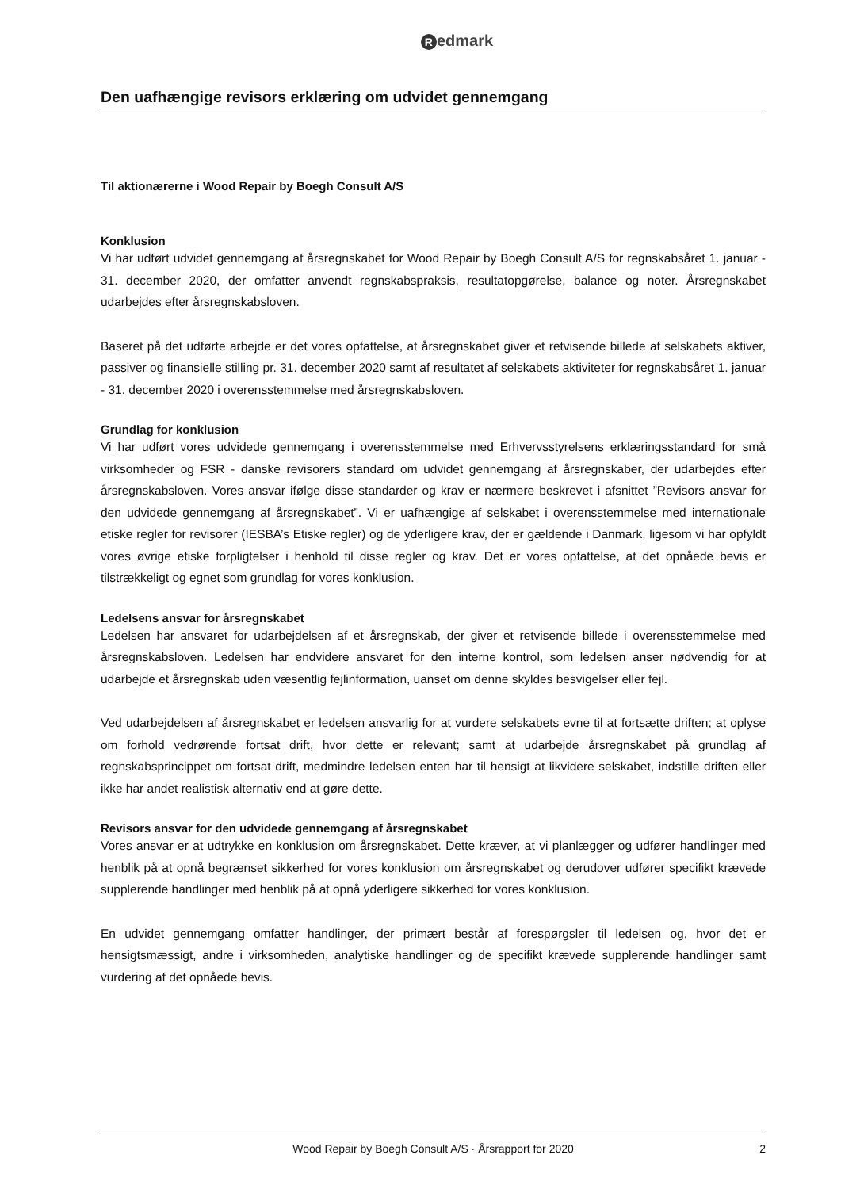Redmark
Den uafhængige revisors erklæring om udvidet gennemgang
Til aktionærerne i Wood Repair by Boegh Consult A/S
Konklusion
Vi har udført udvidet gennemgang af årsregnskabet for Wood Repair by Boegh Consult A/S for regnskabsåret 1. januar - 31. december 2020, der omfatter anvendt regnskabspraksis, resultatopgørelse, balance og noter. Årsregnskabet udarbejdes efter årsregnskabsloven.
Baseret på det udførte arbejde er det vores opfattelse, at årsregnskabet giver et retvisende billede af selskabets aktiver, passiver og finansielle stilling pr. 31. december 2020 samt af resultatet af selskabets aktiviteter for regnskabsåret 1. januar - 31. december 2020 i overensstemmelse med årsregnskabsloven.
Grundlag for konklusion
Vi har udført vores udvidede gennemgang i overensstemmelse med Erhvervsstyrelsens erklæringsstandard for små virksomheder og FSR - danske revisorers standard om udvidet gennemgang af årsregnskaber, der udarbejdes efter årsregnskabsloven. Vores ansvar ifølge disse standarder og krav er nærmere beskrevet i afsnittet ”Revisors ansvar for den udvidede gennemgang af årsregnskabet”. Vi er uafhængige af selskabet i overensstemmelse med internationale etiske regler for revisorer (IESBA’s Etiske regler) og de yderligere krav, der er gældende i Danmark, ligesom vi har opfyldt vores øvrige etiske forpligtelser i henhold til disse regler og krav. Det er vores opfattelse, at det opnåede bevis er tilstrækkeligt og egnet som grundlag for vores konklusion.
Ledelsens ansvar for årsregnskabet
Ledelsen har ansvaret for udarbejdelsen af et årsregnskab, der giver et retvisende billede i overensstemmelse med årsregnskabsloven. Ledelsen har endvidere ansvaret for den interne kontrol, som ledelsen anser nødvendig for at udarbejde et årsregnskab uden væsentlig fejlinformation, uanset om denne skyldes besvigelser eller fejl.
Ved udarbejdelsen af årsregnskabet er ledelsen ansvarlig for at vurdere selskabets evne til at fortsætte driften; at oplyse om forhold vedrørende fortsat drift, hvor dette er relevant; samt at udarbejde årsregnskabet på grundlag af regnskabsprincippet om fortsat drift, medmindre ledelsen enten har til hensigt at likvidere selskabet, indstille driften eller ikke har andet realistisk alternativ end at gøre dette.
Revisors ansvar for den udvidede gennemgang af årsregnskabet
Vores ansvar er at udtrykke en konklusion om årsregnskabet. Dette kræver, at vi planlægger og udfører handlinger med henblik på at opnå begrænset sikkerhed for vores konklusion om årsregnskabet og derudover udfører specifikt krævede supplerende handlinger med henblik på at opnå yderligere sikkerhed for vores konklusion.
En udvidet gennemgang omfatter handlinger, der primært består af forespørgsler til ledelsen og, hvor det er hensigtsmæssigt, andre i virksomheden, analytiske handlinger og de specifikt krævede supplerende handlinger samt vurdering af det opnåede bevis.
Wood Repair by Boegh Consult A/S · Årsrapport for 2020 2